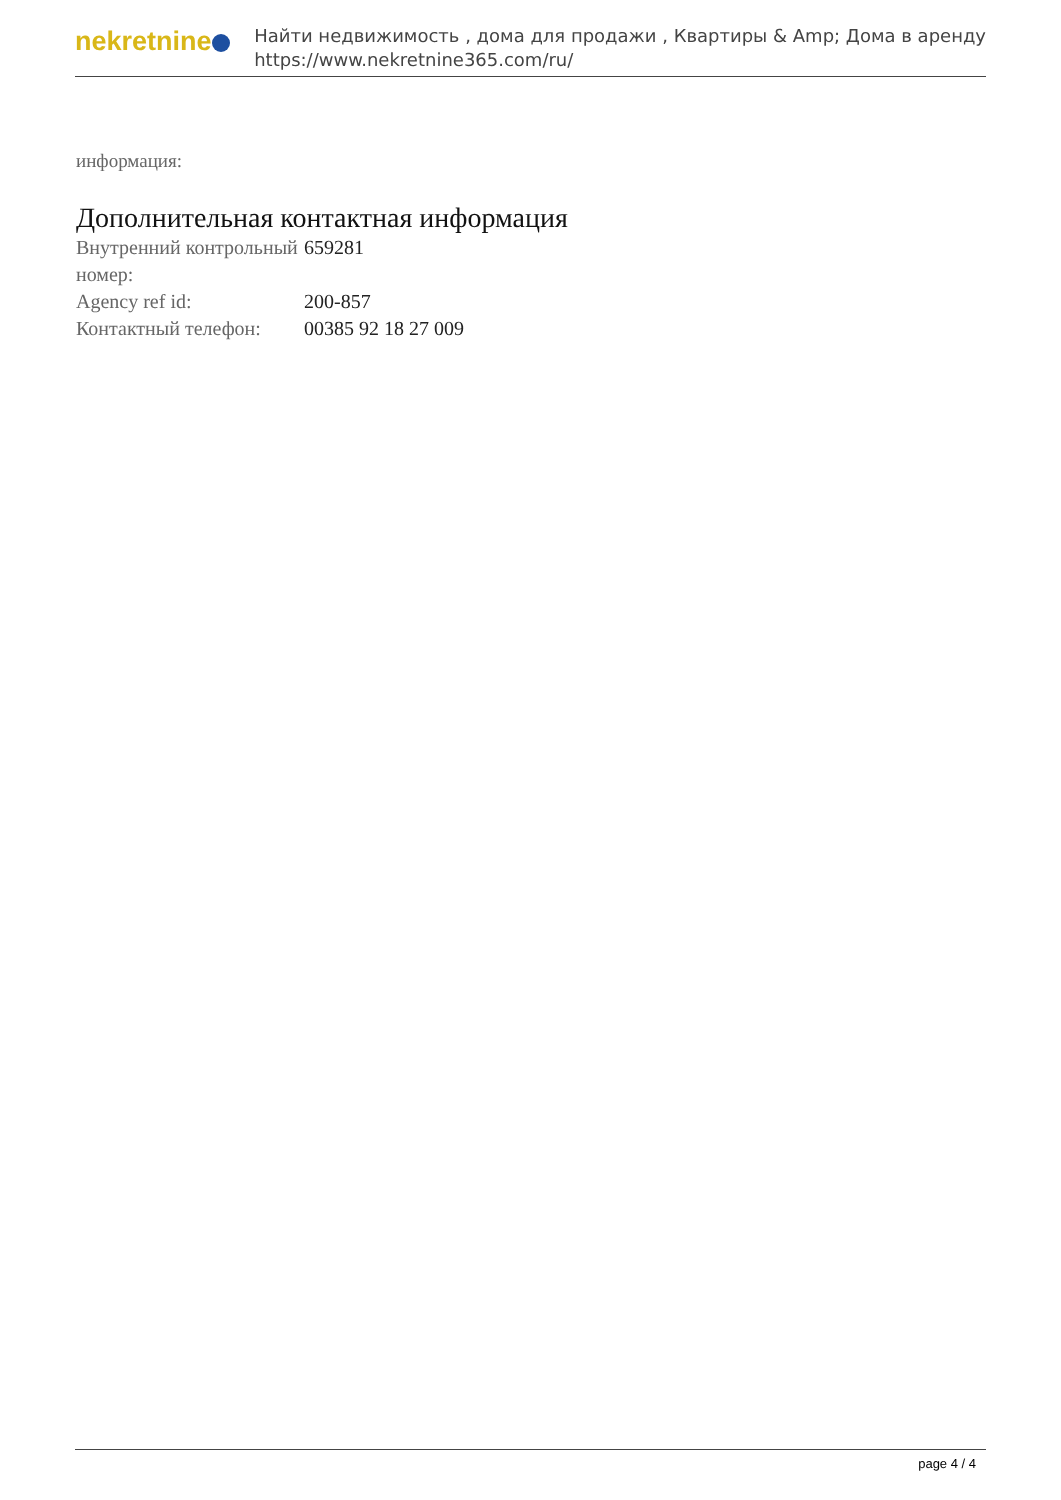nekretnine
Найти недвижимость , дома для продажи , Квартиры & Amp; Дома в аренду
https://www.nekretnine365.com/ru/
информация:
Дополнительная контактная информация
| Внутренний контрольный номер: | 659281 |
| Agency ref id: | 200-857 |
| Контактный телефон: | 00385 92 18 27 009 |
page 4 / 4